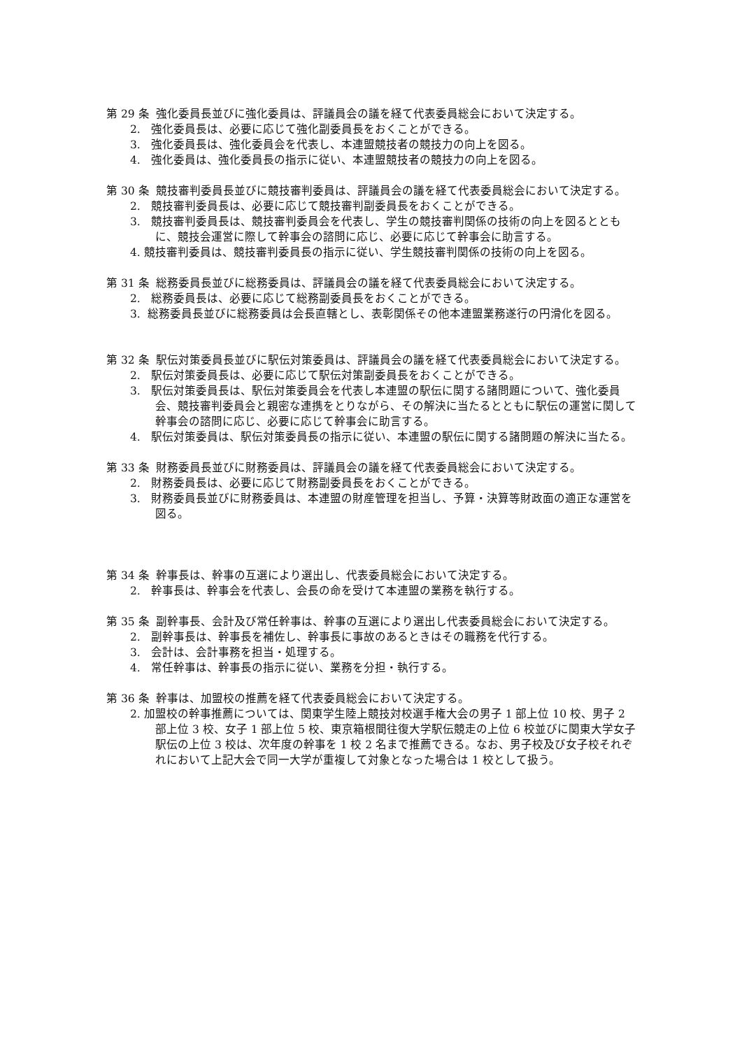第 29 条 強化委員長並びに強化委員は、評議員会の議を経て代表委員総会において決定する。
2. 強化委員長は、必要に応じて強化副委員長をおくことができる。
3. 強化委員長は、強化委員会を代表し、本連盟競技者の競技力の向上を図る。
4. 強化委員は、強化委員長の指示に従い、本連盟競技者の競技力の向上を図る。
第 30 条 競技審判委員長並びに競技審判委員は、評議員会の議を経て代表委員総会において決定する。
2. 競技審判委員長は、必要に応じて競技審判副委員長をおくことができる。
3. 競技審判委員長は、競技審判委員会を代表し、学生の競技審判関係の技術の向上を図るとともに、競技会運営に際して幹事会の諮問に応じ、必要に応じて幹事会に助言する。
4. 競技審判委員は、競技審判委員長の指示に従い、学生競技審判関係の技術の向上を図る。
第 31 条 総務委員長並びに総務委員は、評議員会の議を経て代表委員総会において決定する。
2. 総務委員長は、必要に応じて総務副委員長をおくことができる。
3. 総務委員長並びに総務委員は会長直轄とし、表彰関係その他本連盟業務遂行の円滑化を図る。
第 32 条 駅伝対策委員長並びに駅伝対策委員は、評議員会の議を経て代表委員総会において決定する。
2. 駅伝対策委員長は、必要に応じて駅伝対策副委員長をおくことができる。
3. 駅伝対策委員長は、駅伝対策委員会を代表し本連盟の駅伝に関する諸問題について、強化委員会、競技審判委員会と親密な連携をとりながら、その解決に当たるとともに駅伝の運営に関して幹事会の諮問に応じ、必要に応じて幹事会に助言する。
4. 駅伝対策委員は、駅伝対策委員長の指示に従い、本連盟の駅伝に関する諸問題の解決に当たる。
第 33 条 財務委員長並びに財務委員は、評議員会の議を経て代表委員総会において決定する。
2. 財務委員長は、必要に応じて財務副委員長をおくことができる。
3. 財務委員長並びに財務委員は、本連盟の財産管理を担当し、予算・決算等財政面の適正な運営を図る。
第 34 条 幹事長は、幹事の互選により選出し、代表委員総会において決定する。
2. 幹事長は、幹事会を代表し、会長の命を受けて本連盟の業務を執行する。
第 35 条 副幹事長、会計及び常任幹事は、幹事の互選により選出し代表委員総会において決定する。
2. 副幹事長は、幹事長を補佐し、幹事長に事故のあるときはその職務を代行する。
3. 会計は、会計事務を担当・処理する。
4. 常任幹事は、幹事長の指示に従い、業務を分担・執行する。
第 36 条 幹事は、加盟校の推薦を経て代表委員総会において決定する。
2. 加盟校の幹事推薦については、関東学生陸上競技対校選手権大会の男子 1 部上位 10 校、男子 2 部上位 3 校、女子 1 部上位 5 校、東京箱根間往復大学駅伝競走の上位 6 校並びに関東大学女子駅伝の上位 3 校は、次年度の幹事を 1 校 2 名まで推薦できる。なお、男子校及び女子校それぞれにおいて上記大会で同一大学が重複して対象となった場合は 1 校として扱う。